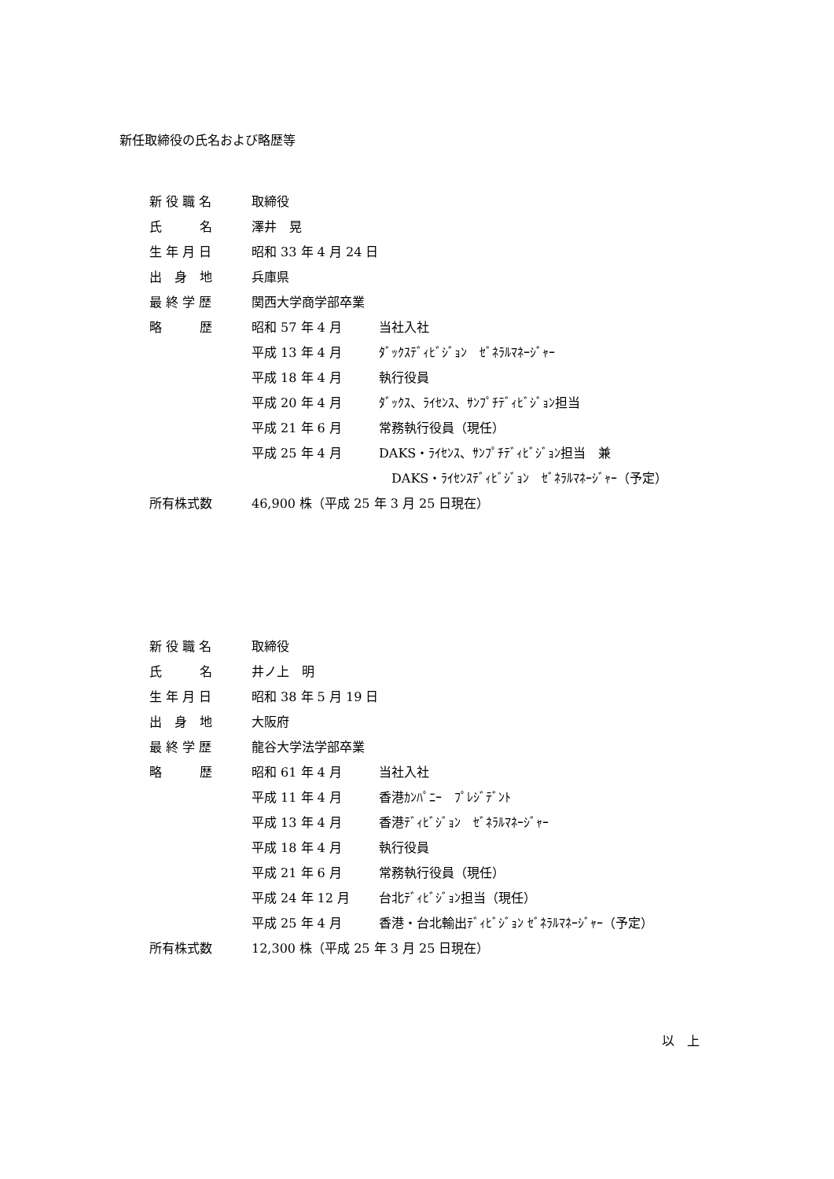新任取締役の氏名および略歴等
| 新 役 職 名 | 取締役 | |
| 氏 名 | 澤井 晃 | |
| 生 年 月 日 | 昭和 33 年 4 月 24 日 | |
| 出 身 地 | 兵庫県 | |
| 最 終 学 歴 | 関西大学商学部卒業 | |
| 略 歴 | 昭和 57 年 4 月 | 当社入社 |
| | 平成 13 年 4 月 | ﾀﾞｯｸｽﾃﾞｨﾋﾞｼﾞｮﾝ ｾﾞﾈﾗﾙﾏﾈｰｼﾞｬｰ |
| | 平成 18 年 4 月 | 執行役員 |
| | 平成 20 年 4 月 | ﾀﾞｯｸｽ、ﾗｲｾﾝｽ、ｻﾝﾌﾟﾁﾃﾞｨﾋﾞｼﾞｮﾝ担当 |
| | 平成 21 年 6 月 | 常務執行役員（現任） |
| | 平成 25 年 4 月 | DAKS・ﾗｲｾﾝｽ、ｻﾝﾌﾟﾁﾃﾞｨﾋﾞｼﾞｮﾝ担当 兼 |
| | | DAKS・ﾗｲｾﾝｽﾃﾞｨﾋﾞｼﾞｮﾝ ｾﾞﾈﾗﾙﾏﾈｰｼﾞｬｰ（予定） |
| 所有株式数 | 46,900 株（平成 25 年 3 月 25 日現在） | |
| 新 役 職 名 | 取締役 | |
| 氏 名 | 井ノ上 明 | |
| 生 年 月 日 | 昭和 38 年 5 月 19 日 | |
| 出 身 地 | 大阪府 | |
| 最 終 学 歴 | 龍谷大学法学部卒業 | |
| 略 歴 | 昭和 61 年 4 月 | 当社入社 |
| | 平成 11 年 4 月 | 香港ｶﾝﾊﾟﾆｰ ﾌﾟﾚｼﾞﾃﾞﾝﾄ |
| | 平成 13 年 4 月 | 香港ﾃﾞｨﾋﾞｼﾞｮﾝ ｾﾞﾈﾗﾙﾏﾈｰｼﾞｬｰ |
| | 平成 18 年 4 月 | 執行役員 |
| | 平成 21 年 6 月 | 常務執行役員（現任） |
| | 平成 24 年 12 月 | 台北ﾃﾞｨﾋﾞｼﾞｮﾝ担当（現任） |
| | 平成 25 年 4 月 | 香港・台北輸出ﾃﾞｨﾋﾞｼﾞｮﾝ ｾﾞﾈﾗﾙﾏﾈｰｼﾞｬｰ（予定） |
| 所有株式数 | 12,300 株（平成 25 年 3 月 25 日現在） | |
以　上